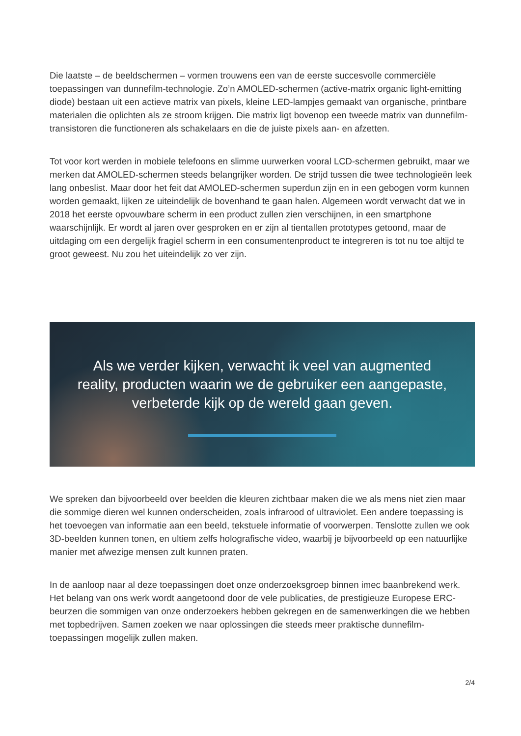Die laatste – de beeldschermen – vormen trouwens een van de eerste succesvolle commerciële toepassingen van dunnefilm-technologie. Zo’n AMOLED-schermen (active-matrix organic light-emitting diode) bestaan uit een actieve matrix van pixels, kleine LED-lampjes gemaakt van organische, printbare materialen die oplichten als ze stroom krijgen. Die matrix ligt bovenop een tweede matrix van dunnefilm-transistoren die functioneren als schakelaars en die de juiste pixels aan- en afzetten.
Tot voor kort werden in mobiele telefoons en slimme uurwerken vooral LCD-schermen gebruikt, maar we merken dat AMOLED-schermen steeds belangrijker worden. De strijd tussen die twee technologieën leek lang onbeslist. Maar door het feit dat AMOLED-schermen superdun zijn en in een gebogen vorm kunnen worden gemaakt, lijken ze uiteindelijk de bovenhand te gaan halen. Algemeen wordt verwacht dat we in 2018 het eerste opvouwbare scherm in een product zullen zien verschijnen, in een smartphone waarschijnlijk. Er wordt al jaren over gesproken en er zijn al tientallen prototypes getoond, maar de uitdaging om een dergelijk fragiel scherm in een consumentenproduct te integreren is tot nu toe altijd te groot geweest. Nu zou het uiteindelijk zo ver zijn.
Als we verder kijken, verwacht ik veel van augmented reality, producten waarin we de gebruiker een aangepaste, verbeterde kijk op de wereld gaan geven.
We spreken dan bijvoorbeeld over beelden die kleuren zichtbaar maken die we als mens niet zien maar die sommige dieren wel kunnen onderscheiden, zoals infrarood of ultraviolet. Een andere toepassing is het toevoegen van informatie aan een beeld, tekstuele informatie of voorwerpen. Tenslotte zullen we ook 3D-beelden kunnen tonen, en ultiem zelfs holografische video, waarbij je bijvoorbeeld op een natuurlijke manier met afwezige mensen zult kunnen praten.
In de aanloop naar al deze toepassingen doet onze onderzoeksgroep binnen imec baanbrekend werk. Het belang van ons werk wordt aangetoond door de vele publicaties, de prestigieuze Europese ERC-beurzen die sommigen van onze onderzoekers hebben gekregen en de samenwerkingen die we hebben met topbedrijven. Samen zoeken we naar oplossingen die steeds meer praktische dunnefilm-toepassingen mogelijk zullen maken.
2/4